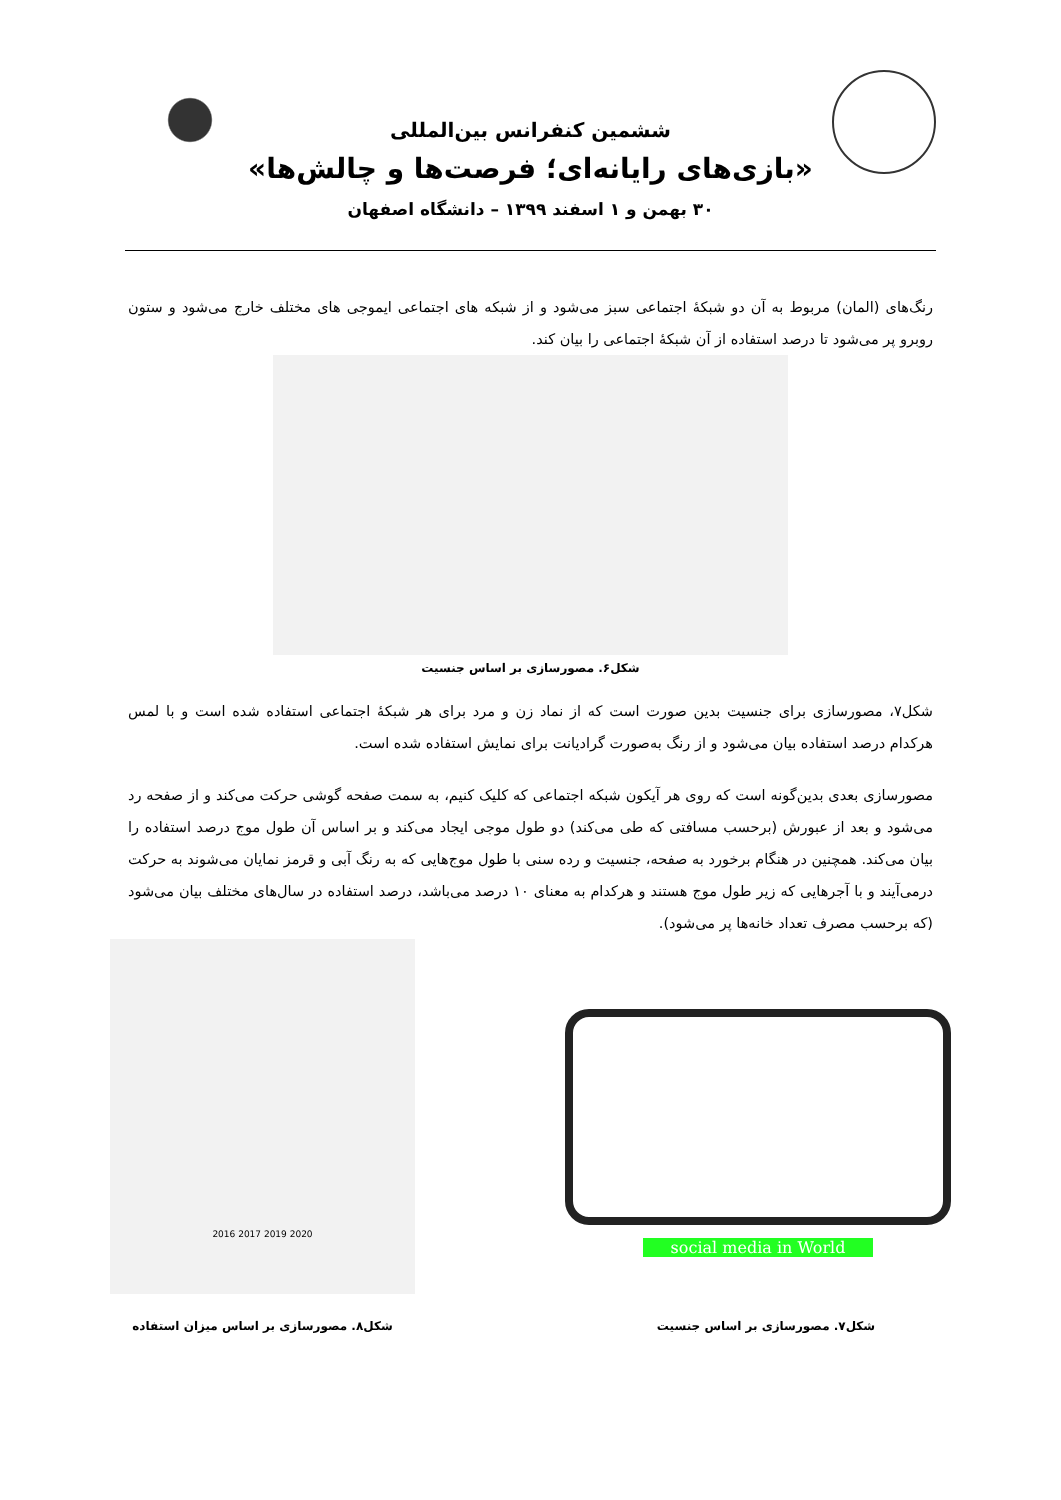ششمین کنفرانس بین‌المللی
«بازی‌های رایانه‌ای؛ فرصت‌ها و چالش‌ها»
۳۰ بهمن و ۱ اسفند ۱۳۹۹ – دانشگاه اصفهان
رنگ‌های (المان) مربوط به آن دو شبکهٔ اجتماعی سبز می‌شود و از شبکه های اجتماعی ایموجی های مختلف خارج می‌شود و ستون روبرو پر می‌شود تا درصد استفاده از آن شبکهٔ اجتماعی را بیان کند.
شکل۶. مصورسازی بر اساس جنسیت
شکل۷، مصورسازی برای جنسیت بدین صورت است که از نماد زن و مرد برای هر شبکهٔ اجتماعی استفاده شده است و با لمس هرکدام درصد استفاده بیان می‌شود و از رنگ به‌صورت گرادیانت برای نمایش استفاده شده است.
مصورسازی بعدی بدین‌گونه است که روی هر آیکون شبکه اجتماعی که کلیک کنیم، به سمت صفحه گوشی حرکت می‌کند و از صفحه رد می‌شود و بعد از عبورش (برحسب مسافتی که طی می‌کند) دو طول موجی ایجاد می‌کند و بر اساس آن طول موج درصد استفاده را بیان می‌کند. همچنین در هنگام برخورد به صفحه، جنسیت و رده سنی با طول موج‌هایی که به رنگ آبی و قرمز نمایان می‌شوند به حرکت درمی‌آیند و با آجرهایی که زیر طول موج هستند و هرکدام به معنای ۱۰ درصد می‌باشد، درصد استفاده در سال‌های مختلف بیان می‌شود (که برحسب مصرف تعداد خانه‌ها پر می‌شود).
social media in World
2016 2017 2019 2020
شکل۷. مصورسازی بر اساس جنسیت شکل۸. مصورسازی بر اساس میزان استفاده